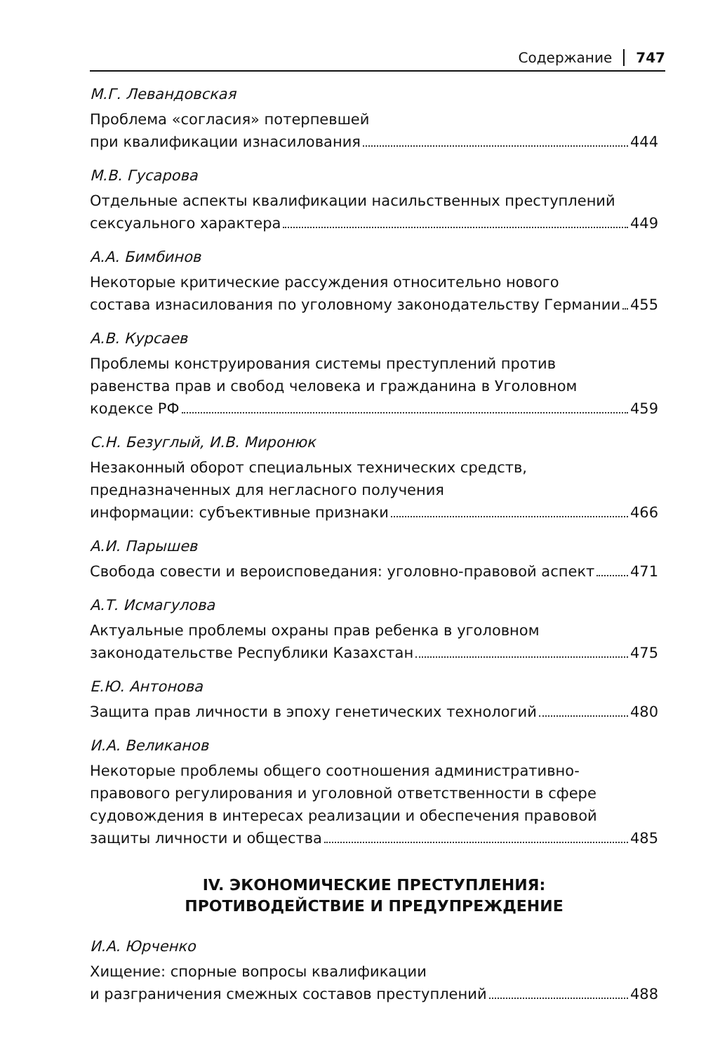Содержание 747
М.Г. Левандовская
Проблема «согласия» потерпевшей
при квалификации изнасилования 444
М.В. Гусарова
Отдельные аспекты квалификации насильственных преступлений
сексуального характера 449
А.А. Бимбинов
Некоторые критические рассуждения относительно нового
состава изнасилования по уголовному законодательству Германии 455
А.В. Курсаев
Проблемы конструирования системы преступлений против
равенства прав и свобод человека и гражданина в Уголовном
кодексе РФ 459
С.Н. Безуглый, И.В. Миронюк
Незаконный оборот специальных технических средств,
предназначенных для негласного получения
информации: субъективные признаки 466
А.И. Парышев
Свобода совести и вероисповедания: уголовно-правовой аспект 471
А.Т. Исмагулова
Актуальные проблемы охраны прав ребенка в уголовном
законодательстве Республики Казахстан 475
Е.Ю. Антонова
Защита прав личности в эпоху генетических технологий 480
И.А. Великанов
Некоторые проблемы общего соотношения административно-
правового регулирования и уголовной ответственности в сфере
судовождения в интересах реализации и обеспечения правовой
защиты личности и общества 485
IV. ЭКОНОМИЧЕСКИЕ ПРЕСТУПЛЕНИЯ:
ПРОТИВОДЕЙСТВИЕ И ПРЕДУПРЕЖДЕНИЕ
И.А. Юрченко
Хищение: спорные вопросы квалификации
и разграничения смежных составов преступлений 488